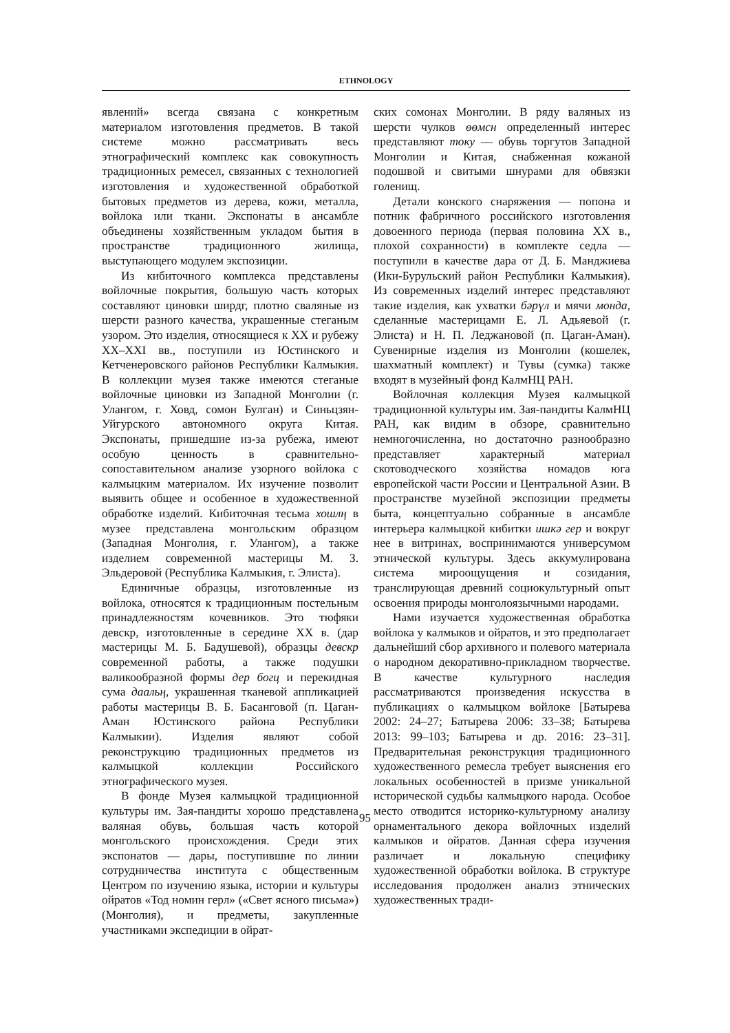ETHNOLOGY
явлений» всегда связана с конкретным материалом изготовления предметов. В такой системе можно рассматривать весь этнографический комплекс как совокупность традиционных ремесел, связанных с технологией изготовления и художественной обработкой бытовых предметов из дерева, кожи, металла, войлока или ткани. Экспонаты в ансамбле объединены хозяйственным укладом бытия в пространстве традиционного жилища, выступающего модулем экспозиции.
Из кибиточного комплекса представлены войлочные покрытия, большую часть которых составляют циновки ширдг, плотно сваляные из шерсти разного качества, украшенные стеганым узором. Это изделия, относящиеся к XX и рубежу XX–XXI вв., поступили из Юстинского и Кетченеровского районов Республики Калмыкия. В коллекции музея также имеются стеганые войлочные циновки из Западной Монголии (г. Улангом, г. Ховд, сомон Булган) и Синьцзян-Уйгурского автономного округа Китая. Экспонаты, пришедшие из-за рубежа, имеют особую ценность в сравнительно-сопоставительном анализе узорного войлока с калмыцким материалом. Их изучение позволит выявить общее и особенное в художественной обработке изделий. Кибиточная тесьма хошлң в музее представлена монгольским образцом (Западная Монголия, г. Улангом), а также изделием современной мастерицы М. З. Эльдеровой (Республика Калмыкия, г. Элиста).
Единичные образцы, изготовленные из войлока, относятся к традиционным постельным принадлежностям кочевников. Это тюфяки девскр, изготовленные в середине XX в. (дар мастерицы М. Б. Бадушевой), образцы девскр современной работы, а также подушки валикообразной формы дер богц и перекидная сума даальң, украшенная тканевой аппликацией работы мастерицы В. Б. Басанговой (п. Цаган-Аман Юстинского района Республики Калмыкии). Изделия являют собой реконструкцию традиционных предметов из калмыцкой коллекции Российского этнографического музея.
В фонде Музея калмыцкой традиционной культуры им. Зая-пандиты хорошо представлена валяная обувь, большая часть которой монгольского происхождения. Среди этих экспонатов — дары, поступившие по линии сотрудничества института с общественным Центром по изучению языка, истории и культуры ойратов «Тод номин герл» («Свет ясного письма») (Монголия), и предметы, закупленные участниками экспедиции в ойрат-
ских сомонах Монголии. В ряду валяных из шерсти чулков өөмсн определенный интерес представляют току — обувь торгутов Западной Монголии и Китая, снабженная кожаной подошвой и свитыми шнурами для обвязки голенищ.
Детали конского снаряжения — попона и потник фабричного российского изготовления довоенного периода (первая половина XX в., плохой сохранности) в комплекте седла — поступили в качестве дара от Д. Б. Манджиева (Ики-Бурульский район Республики Калмыкия). Из современных изделий интерес представляют такие изделия, как ухватки бәрүл и мячи монда, сделанные мастерицами Е. Л. Адьяевой (г. Элиста) и Н. П. Леджановой (п. Цаган-Аман). Сувенирные изделия из Монголии (кошелек, шахматный комплект) и Тувы (сумка) также входят в музейный фонд КалмНЦ РАН.
Войлочная коллекция Музея калмыцкой традиционной культуры им. Зая-пандиты КалмНЦ РАН, как видим в обзоре, сравнительно немногочисленна, но достаточно разнообразно представляет характерный материал скотоводческого хозяйства номадов юга европейской части России и Центральной Азии. В пространстве музейной экспозиции предметы быта, концептуально собранные в ансамбле интерьера калмыцкой кибитки ишкә гер и вокруг нее в витринах, воспринимаются универсумом этнической культуры. Здесь аккумулирована система мироощущения и созидания, транслирующая древний социокультурный опыт освоения природы монголоязычными народами.
Нами изучается художественная обработка войлока у калмыков и ойратов, и это предполагает дальнейший сбор архивного и полевого материала о народном декоративно-прикладном творчестве. В качестве культурного наследия рассматриваются произведения искусства в публикациях о калмыцком войлоке [Батырева 2002: 24–27; Батырева 2006: 33–38; Батырева 2013: 99–103; Батырева и др. 2016: 23–31]. Предварительная реконструкция традиционного художественного ремесла требует выяснения его локальных особенностей в призме уникальной исторической судьбы калмыцкого народа. Особое место отводится историко-культурному анализу орнаментального декора войлочных изделий калмыков и ойратов. Данная сфера изучения различает и локальную специфику художественной обработки войлока. В структуре исследования продолжен анализ этнических художественных тради-
95